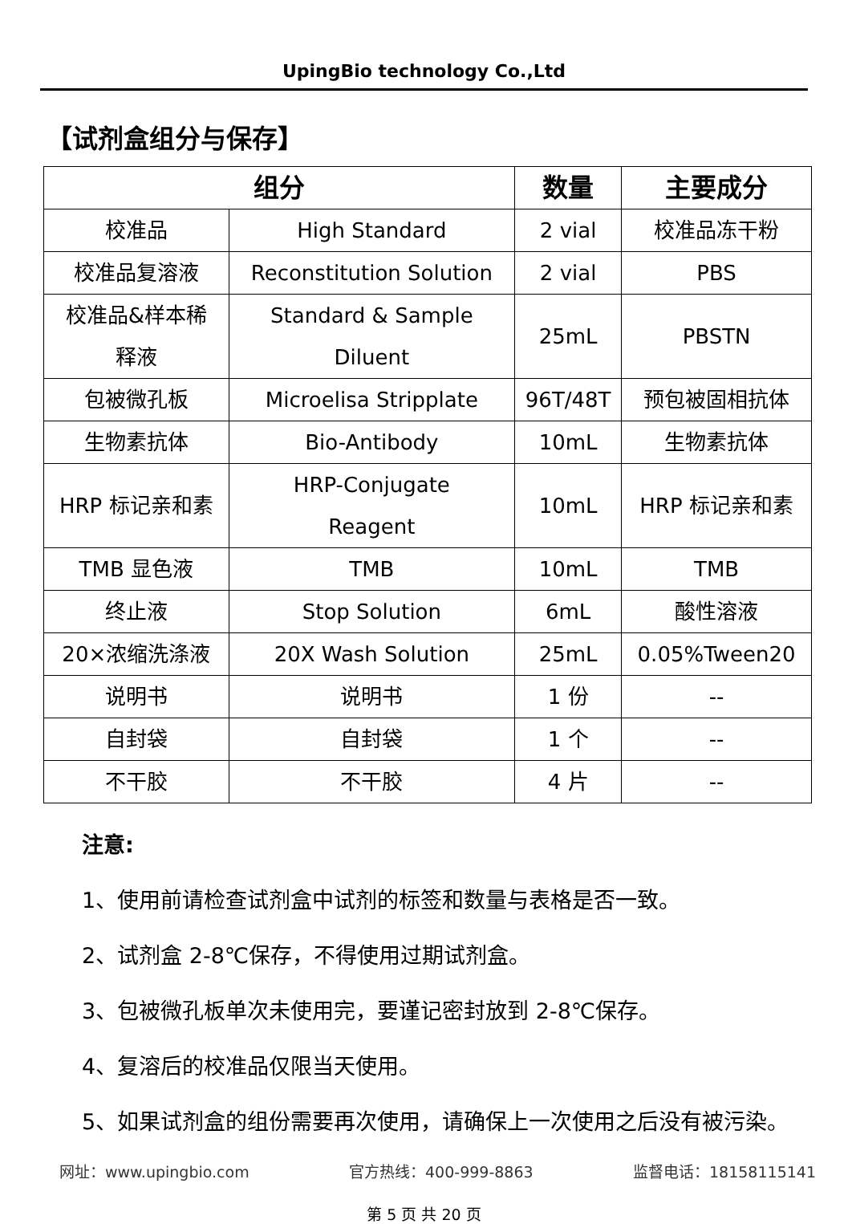UpingBio technology Co.,Ltd
【试剂盒组分与保存】
| 组分 | | 数量 | 主要成分 |
| --- | --- | --- | --- |
| 校准品 | High Standard | 2 vial | 校准品冻干粉 |
| 校准品复溶液 | Reconstitution Solution | 2 vial | PBS |
| 校准品&样本稀 释液 | Standard & Sample Diluent | 25mL | PBSTN |
| 包被微孔板 | Microelisa Stripplate | 96T/48T | 预包被固相抗体 |
| 生物素抗体 | Bio-Antibody | 10mL | 生物素抗体 |
| HRP 标记亲和素 | HRP-Conjugate Reagent | 10mL | HRP 标记亲和素 |
| TMB 显色液 | TMB | 10mL | TMB |
| 终止液 | Stop Solution | 6mL | 酸性溶液 |
| 20×浓缩洗涤液 | 20X Wash Solution | 25mL | 0.05%Tween20 |
| 说明书 | 说明书 | 1 份 | -- |
| 自封袋 | 自封袋 | 1 个 | -- |
| 不干胶 | 不干胶 | 4 片 | -- |
注意:
1、使用前请检查试剂盒中试剂的标签和数量与表格是否一致。
2、试剂盒 2-8℃保存，不得使用过期试剂盒。
3、包被微孔板单次未使用完，要谨记密封放到 2-8℃保存。
4、复溶后的校准品仅限当天使用。
5、如果试剂盒的组份需要再次使用，请确保上一次使用之后没有被污染。
网址：www.upingbio.com 官方热线：400-999-8863 监督电话：18158115141
第 5 页 共 20 页